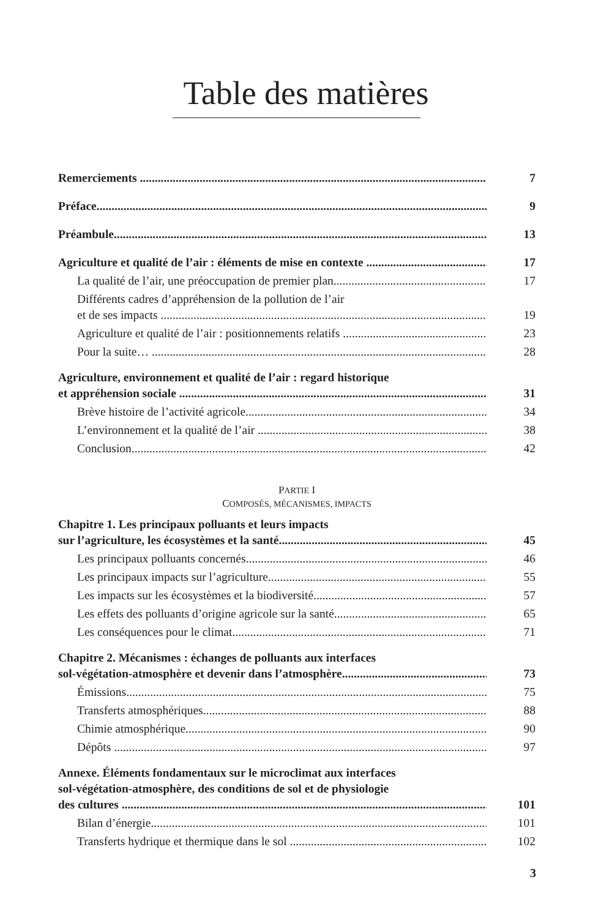Table des matières
Remerciements 7
Préface 9
Préambule 13
Agriculture et qualité de l’air : éléments de mise en contexte 17
La qualité de l’air, une préoccupation de premier plan 17
Différents cadres d’appréhension de la pollution de l’air
et de ses impacts 19
Agriculture et qualité de l’air : positionnements relatifs 23
Pour la suite… 28
Agriculture, environnement et qualité de l’air : regard historique
et appréhension sociale 31
Brève histoire de l’activité agricole 34
L’environnement et la qualité de l’air 38
Conclusion 42
PARTIE I
COMPOSÉS, MÉCANISMES, IMPACTS
Chapitre 1. Les principaux polluants et leurs impacts
sur l’agriculture, les écosystèmes et la santé 45
Les principaux polluants concernés 46
Les principaux impacts sur l’agriculture 55
Les impacts sur les écosystèmes et la biodiversité 57
Les effets des polluants d’origine agricole sur la santé 65
Les conséquences pour le climat 71
Chapitre 2. Mécanismes : échanges de polluants aux interfaces
sol-végétation-atmosphère et devenir dans l’atmosphère 73
Émissions 75
Transferts atmosphériques 88
Chimie atmosphérique 90
Dépôts 97
Annexe. Éléments fondamentaux sur le microclimat aux interfaces
sol-végétation-atmosphère, des conditions de sol et de physiologie
des cultures 101
Bilan d’énergie 101
Transferts hydrique et thermique dans le sol 102
3